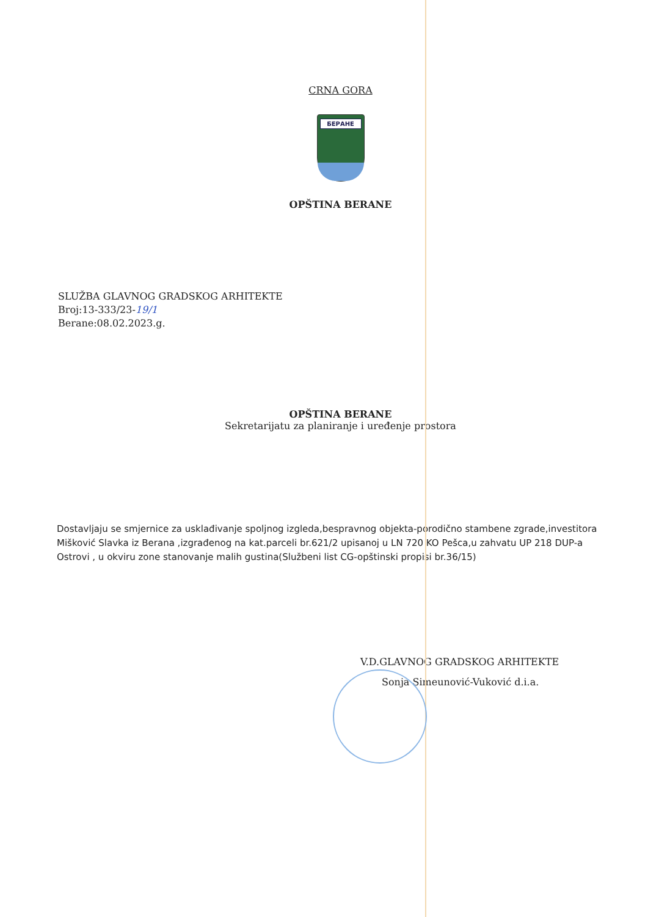CRNA GORA
БЕРАНЕ
OPŠTINA BERANE
SLUŽBA GLAVNOG GRADSKOG ARHITEKTE
Broj:13-333/23-19/1
Berane:08.02.2023.g.
OPŠTINA BERANE
Sekretarijatu za planiranje i uređenje prostora
Dostavljaju se smjernice za usklađivanje spoljnog izgleda,bespravnog objekta-porodično stambene zgrade,investitora Mišković Slavka iz Berana ,izgrađenog na kat.parceli br.621/2 upisanoj u LN 720 KO Pešca,u zahvatu UP 218 DUP-a Ostrovi , u okviru zone stanovanje malih gustina(Službeni list CG-opštinski propisi br.36/15)
V.D.GLAVNOG GRADSKOG ARHITEKTE
Sonja Simeunović-Vuković d.i.a.